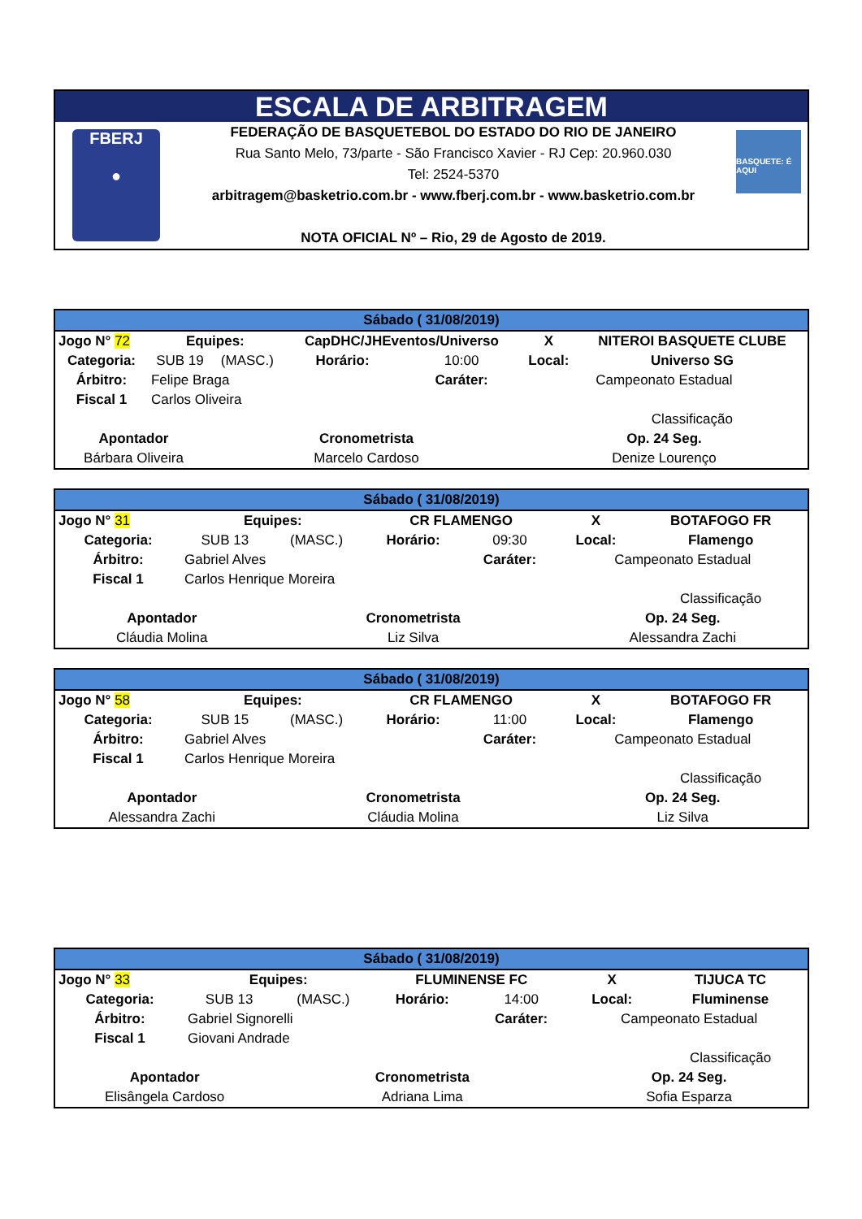ESCALA DE ARBITRAGEM
FBERJ
●
FEDERAÇÃO DE BASQUETEBOL DO ESTADO DO RIO DE JANEIRO
Rua Santo Melo, 73/parte - São Francisco Xavier - RJ Cep: 20.960.030
Tel: 2524-5370
arbitragem@basketrio.com.br - www.fberj.com.br - www.basketrio.com.br
NOTA OFICIAL Nº – Rio, 29 de Agosto de 2019.
BASQUETE: É AQUI
| Sábado ( 31/08/2019) | | | | | | |
| Jogo N° 72 | Equipes: | | CapDHC/JHEventos/Universo | | X | NITEROI BASQUETE CLUBE |
| Categoria: | SUB 19 | (MASC.) | Horário: | 10:00 | Local: | Universo SG |
| Árbitro: | Felipe Braga | | | Caráter: | Campeonato Estadual | |
| Fiscal 1 | Carlos Oliveira | | | | | |
| | | | | | | Classificação |
| Apontador | | Cronometrista | | | Op. 24 Seg. | |
| Bárbara Oliveira | | Marcelo Cardoso | | | Denize Lourenço | |
| Sábado ( 31/08/2019) | | | | | | |
| Jogo N° 31 | Equipes: | | CR FLAMENGO | | X | BOTAFOGO FR |
| Categoria: | SUB 13 | (MASC.) | Horário: | 09:30 | Local: | Flamengo |
| Árbitro: | Gabriel Alves | | | Caráter: | Campeonato Estadual | |
| Fiscal 1 | Carlos Henrique Moreira | | | | | |
| | | | | | | Classificação |
| Apontador | | Cronometrista | | | Op. 24 Seg. | |
| Cláudia Molina | | Liz Silva | | | Alessandra Zachi | |
| Sábado ( 31/08/2019) | | | | | | |
| Jogo N° 58 | Equipes: | | CR FLAMENGO | | X | BOTAFOGO FR |
| Categoria: | SUB 15 | (MASC.) | Horário: | 11:00 | Local: | Flamengo |
| Árbitro: | Gabriel Alves | | | Caráter: | Campeonato Estadual | |
| Fiscal 1 | Carlos Henrique Moreira | | | | | |
| | | | | | | Classificação |
| Apontador | | Cronometrista | | | Op. 24 Seg. | |
| Alessandra Zachi | | Cláudia Molina | | | Liz Silva | |
| Sábado ( 31/08/2019) | | | | | | |
| Jogo N° 33 | Equipes: | | FLUMINENSE FC | | X | TIJUCA TC |
| Categoria: | SUB 13 | (MASC.) | Horário: | 14:00 | Local: | Fluminense |
| Árbitro: | Gabriel Signorelli | | | Caráter: | Campeonato Estadual | |
| Fiscal 1 | Giovani Andrade | | | | | |
| | | | | | | Classificação |
| Apontador | | Cronometrista | | | Op. 24 Seg. | |
| Elisângela Cardoso | | Adriana Lima | | | Sofia Esparza | |